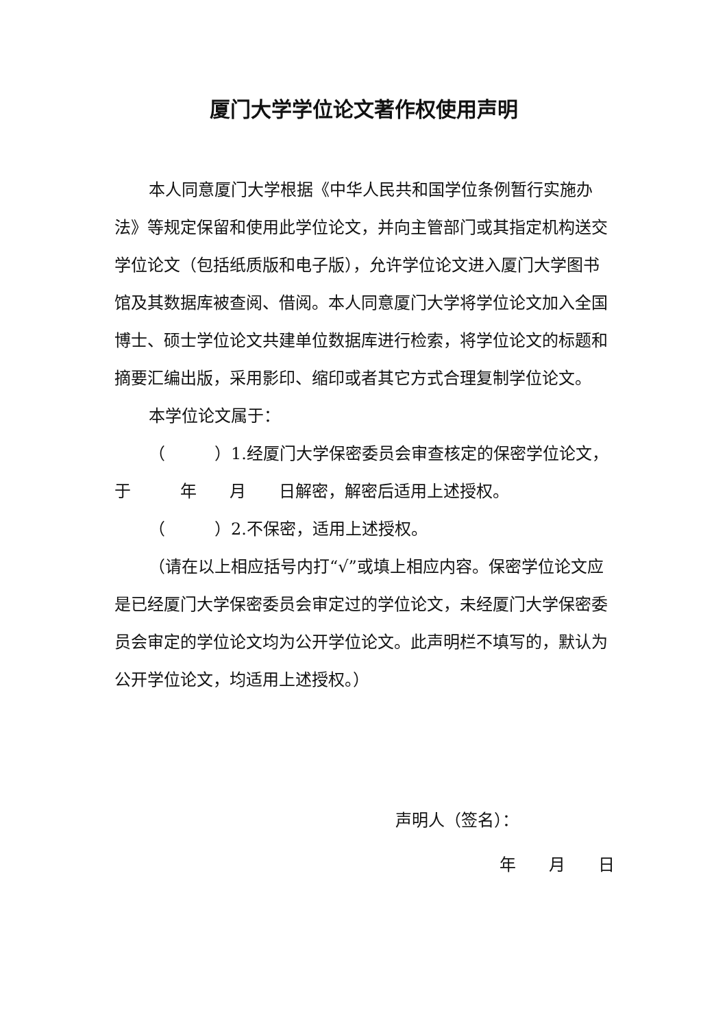厦门大学学位论文著作权使用声明
本人同意厦门大学根据《中华人民共和国学位条例暂行实施办法》等规定保留和使用此学位论文，并向主管部门或其指定机构送交学位论文（包括纸质版和电子版），允许学位论文进入厦门大学图书馆及其数据库被查阅、借阅。本人同意厦门大学将学位论文加入全国博士、硕士学位论文共建单位数据库进行检索，将学位论文的标题和摘要汇编出版，采用影印、缩印或者其它方式合理复制学位论文。
本学位论文属于：
（　　　）1.经厦门大学保密委员会审查核定的保密学位论文，于　　　年　　月　　日解密，解密后适用上述授权。
（　　　）2.不保密，适用上述授权。
（请在以上相应括号内打“√”或填上相应内容。保密学位论文应是已经厦门大学保密委员会审定过的学位论文，未经厦门大学保密委员会审定的学位论文均为公开学位论文。此声明栏不填写的，默认为公开学位论文，均适用上述授权。）
声明人（签名）：
年　　月　　日